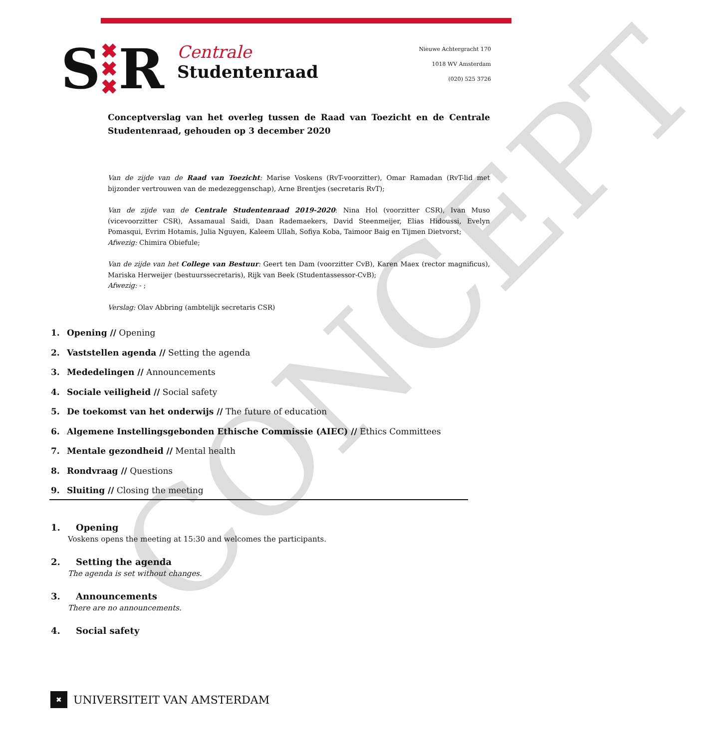CONCEPT
S ✖
✖
✖ R
Centrale
Studentenraad
Nieuwe Achtergracht 170
1018 WV Amsterdam
(020) 525 3726
Conceptverslag van het overleg tussen de Raad van Toezicht en de Centrale Studentenraad, gehouden op 3 december 2020
Van de zijde van de Raad van Toezicht: Marise Voskens (RvT-voorzitter), Omar Ramadan (RvT-lid met bijzonder vertrouwen van de medezeggenschap), Arne Brentjes (secretaris RvT);
Van de zijde van de Centrale Studentenraad 2019-2020: Nina Hol (voorzitter CSR), Ivan Muso (vicevoorzitter CSR), Assamaual Saidi, Daan Rademaekers, David Steenmeijer, Elias Hidoussi, Evelyn Pomasqui, Evrim Hotamis, Julia Nguyen, Kaleem Ullah, Sofiya Koba, Taimoor Baig en Tijmen Dietvorst;
Afwezig: Chimira Obiefule;
Van de zijde van het College van Bestuur: Geert ten Dam (voorzitter CvB), Karen Maex (rector magnificus), Mariska Herweijer (bestuurssecretaris), Rijk van Beek (Studentassessor-CvB);
Afwezig: - ;
Verslag: Olav Abbring (ambtelijk secretaris CSR)
1. Opening // Opening
2. Vaststellen agenda // Setting the agenda
3. Mededelingen // Announcements
4. Sociale veiligheid // Social safety
5. De toekomst van het onderwijs // The future of education
6. Algemene Instellingsgebonden Ethische Commissie (AIEC) // Ethics Committees
7. Mentale gezondheid // Mental health
8. Rondvraag // Questions
9. Sluiting // Closing the meeting
1. Opening
Voskens opens the meeting at 15:30 and welcomes the participants.
2. Setting the agenda
The agenda is set without changes.
3. Announcements
There are no announcements.
4. Social safety
✖
UNIVERSITEIT VAN AMSTERDAM